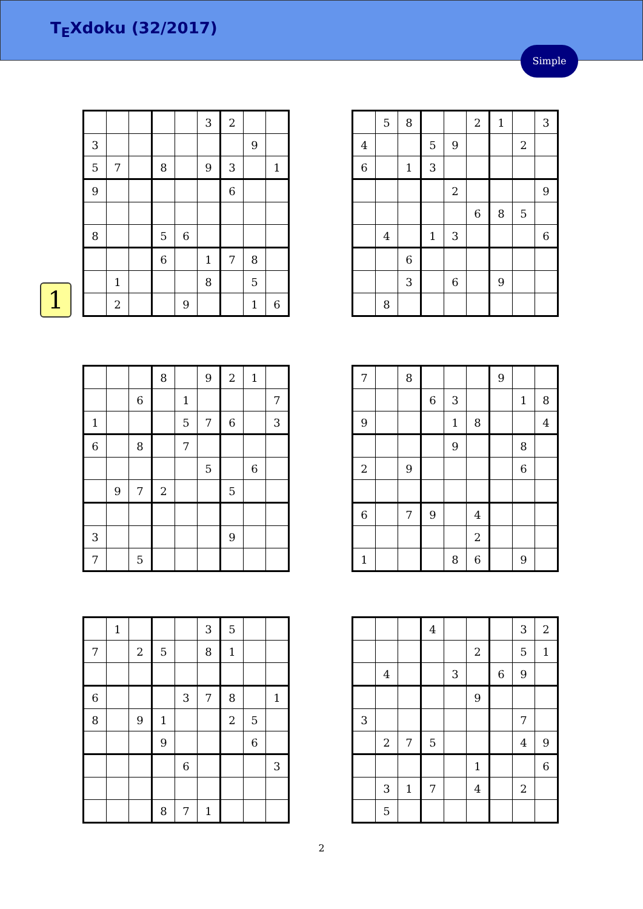T<sub>E</sub>Xdoku (32/2017)
Simple
1
| | | | | | 3 | 2 | | |
| 3 | | | | | | | 9 | |
| 5 | 7 | | 8 | | 9 | 3 | | 1 |
| 9 | | | | | | 6 | | |
| 8 | | | 5 | 6 | | | | |
| | | | 6 | | 1 | 7 | 8 | |
| | 1 | | | | 8 | | 5 | |
| | 2 | | | 9 | | | 1 | 6 |
| | 5 | 8 | | | 2 | 1 | | 3 |
| 4 | | | 5 | 9 | | | 2 | |
| 6 | | 1 | 3 | | | | | |
| | | | | 2 | | | | 9 |
| | | | | | 6 | 8 | 5 | |
| | 4 | | 1 | 3 | | | | 6 |
| | | 6 | | | | | | |
| | | 3 | | 6 | | 9 | | |
| | 8 | | | | | | | |
| | | | 8 | | 9 | 2 | 1 | |
| | | 6 | | 1 | | | | 7 |
| 1 | | | | 5 | 7 | 6 | | 3 |
| 6 | | 8 | | 7 | | | | |
| | | | | | 5 | | 6 | |
| | 9 | 7 | 2 | | | 5 | | |
| 3 | | | | | | 9 | | |
| 7 | | 5 | | | | | | |
| 7 | | 8 | | | | 9 | | |
| | | | 6 | 3 | | | 1 | 8 |
| 9 | | | | 1 | 8 | | | 4 |
| | | | | 9 | | | 8 | |
| 2 | | 9 | | | | | 6 | |
| 6 | | 7 | 9 | | 4 | | | |
| | | | | | 2 | | | |
| 1 | | | | 8 | 6 | | 9 | |
| | 1 | | | | 3 | 5 | | |
| 7 | | 2 | 5 | | 8 | 1 | | |
| 6 | | | | 3 | 7 | 8 | | 1 |
| 8 | | 9 | 1 | | | 2 | 5 | |
| | | | 9 | | | | 6 | |
| | | | | 6 | | | | 3 |
| | | | 8 | 7 | 1 | | | |
| | | | 4 | | | | 3 | 2 |
| | | | | | 2 | | 5 | 1 |
| | 4 | | | 3 | | 6 | 9 | |
| | | | | | 9 | | | |
| 3 | | | | | | | 7 | |
| | 2 | 7 | 5 | | | | 4 | 9 |
| | | | | | 1 | | | 6 |
| | 3 | 1 | 7 | | 4 | | 2 | |
| | 5 | | | | | | | |
2